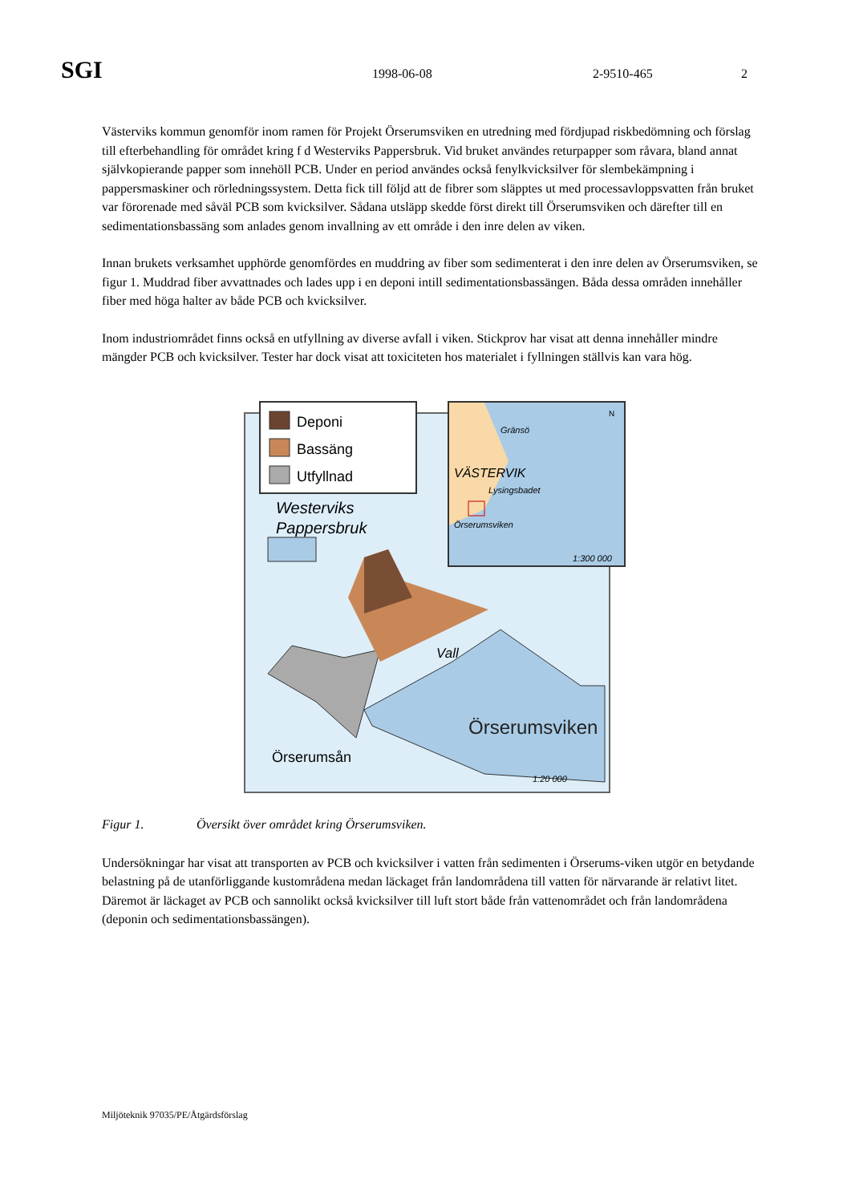SGI
1998-06-08 2-9510-465 2
Västerviks kommun genomför inom ramen för Projekt Örserumsviken en utredning med fördjupad riskbedömning och förslag till efterbehandling för området kring f d Westerviks Pappersbruk. Vid bruket användes returpapper som råvara, bland annat självkopierande papper som innehöll PCB. Under en period användes också fenylkvicksilver för slembekämpning i pappersmaskiner och rörledningssystem. Detta fick till följd att de fibrer som släpptes ut med processavloppsvatten från bruket var förorenade med såväl PCB som kvicksilver. Sådana utsläpp skedde först direkt till Örserumsviken och därefter till en sedimentationsbassäng som anlades genom invallning av ett område i den inre delen av viken.
Innan brukets verksamhet upphörde genomfördes en muddring av fiber som sedimenterat i den inre delen av Örserumsviken, se figur 1. Muddrad fiber avvattnades och lades upp i en deponi intill sedimentationsbassängen. Båda dessa områden innehåller fiber med höga halter av både PCB och kvicksilver.
Inom industriområdet finns också en utfyllning av diverse avfall i viken. Stickprov har visat att denna innehåller mindre mängder PCB och kvicksilver. Tester har dock visat att toxiciteten hos materialet i fyllningen ställvis kan vara hög.
Örserumsviken
Vall
Örserumsån
1:20 000
Westerviks
Pappersbruk
Deponi
Bassäng
Utfyllnad
Gränsö
VÄSTERVIK
Lysingsbadet
Örserumsviken
1:300 000
N
Figur 1. Översikt över området kring Örserumsviken.
Undersökningar har visat att transporten av PCB och kvicksilver i vatten från sedimenten i Örserums-viken utgör en betydande belastning på de utanförliggande kustområdena medan läckaget från landområdena till vatten för närvarande är relativt litet. Däremot är läckaget av PCB och sannolikt också kvicksilver till luft stort både från vattenområdet och från landområdena (deponin och sedimentationsbassängen).
Miljöteknik 97035/PE/Åtgärdsförslag